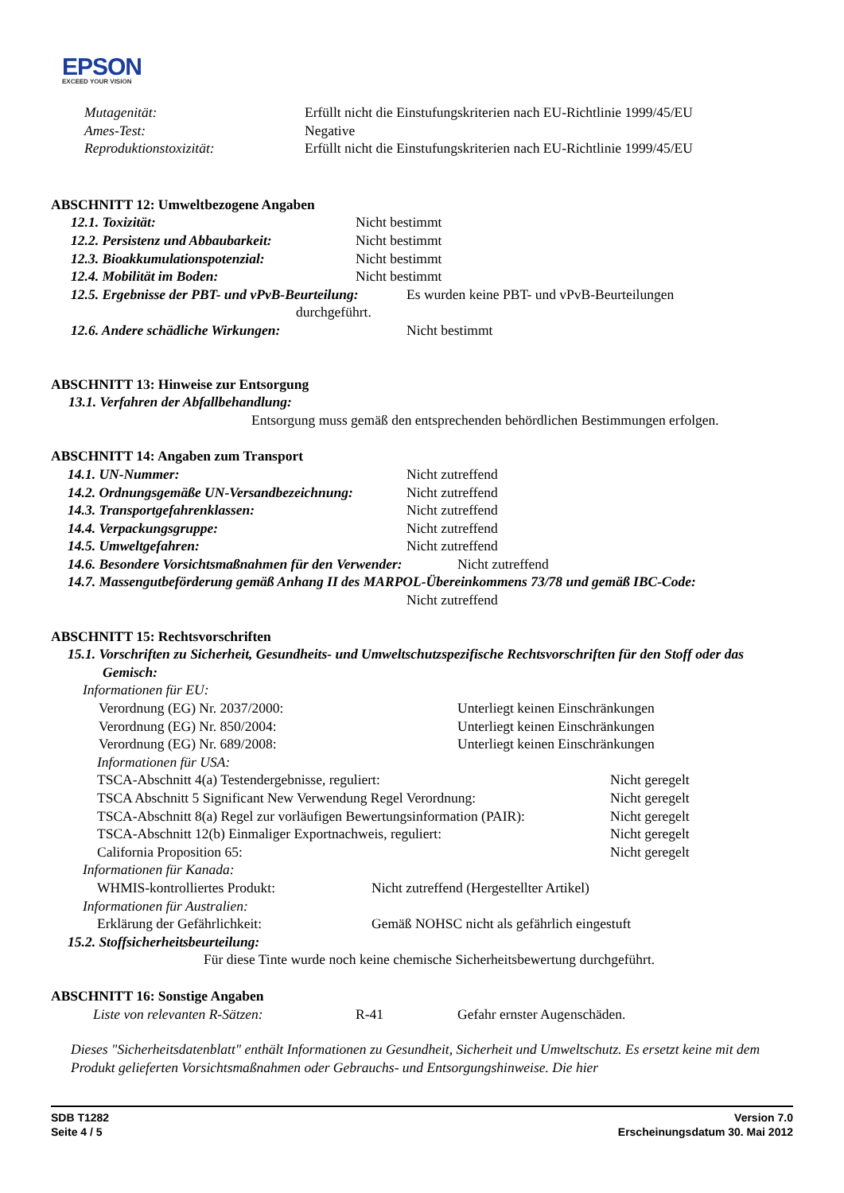EPSON
EXCEED YOUR VISION
Mutagenität: Erfüllt nicht die Einstufungskriterien nach EU-Richtlinie 1999/45/EU
Ames-Test: Negative
Reproduktionstoxizität: Erfüllt nicht die Einstufungskriterien nach EU-Richtlinie 1999/45/EU
ABSCHNITT 12: Umweltbezogene Angaben
12.1. Toxizität: Nicht bestimmt
12.2. Persistenz und Abbaubarkeit: Nicht bestimmt
12.3. Bioakkumulationspotenzial: Nicht bestimmt
12.4. Mobilität im Boden: Nicht bestimmt
12.5. Ergebnisse der PBT- und vPvB-Beurteilung: Es wurden keine PBT- und vPvB-Beurteilungen
durchgeführt.
12.6. Andere schädliche Wirkungen: Nicht bestimmt
ABSCHNITT 13: Hinweise zur Entsorgung
13.1. Verfahren der Abfallbehandlung:
Entsorgung muss gemäß den entsprechenden behördlichen Bestimmungen erfolgen.
ABSCHNITT 14: Angaben zum Transport
14.1. UN-Nummer: Nicht zutreffend
14.2. Ordnungsgemäße UN-Versandbezeichnung: Nicht zutreffend
14.3. Transportgefahrenklassen: Nicht zutreffend
14.4. Verpackungsgruppe: Nicht zutreffend
14.5. Umweltgefahren: Nicht zutreffend
14.6. Besondere Vorsichtsmaßnahmen für den Verwender: Nicht zutreffend
14.7. Massengutbeförderung gemäß Anhang II des MARPOL-Übereinkommens 73/78 und gemäß IBC-Code:
Nicht zutreffend
ABSCHNITT 15: Rechtsvorschriften
15.1. Vorschriften zu Sicherheit, Gesundheits- und Umweltschutzspezifische Rechtsvorschriften für den Stoff oder das Gemisch:
Informationen für EU:
Verordnung (EG) Nr. 2037/2000: Unterliegt keinen Einschränkungen
Verordnung (EG) Nr. 850/2004: Unterliegt keinen Einschränkungen
Verordnung (EG) Nr. 689/2008: Unterliegt keinen Einschränkungen
Informationen für USA:
TSCA-Abschnitt 4(a) Testendergebnisse, reguliert: Nicht geregelt
TSCA Abschnitt 5 Significant New Verwendung Regel Verordnung: Nicht geregelt
TSCA-Abschnitt 8(a) Regel zur vorläufigen Bewertungsinformation (PAIR): Nicht geregelt
TSCA-Abschnitt 12(b) Einmaliger Exportnachweis, reguliert: Nicht geregelt
California Proposition 65: Nicht geregelt
Informationen für Kanada:
WHMIS-kontrolliertes Produkt: Nicht zutreffend (Hergestellter Artikel)
Informationen für Australien:
Erklärung der Gefährlichkeit: Gemäß NOHSC nicht als gefährlich eingestuft
15.2. Stoffsicherheitsbeurteilung:
Für diese Tinte wurde noch keine chemische Sicherheitsbewertung durchgeführt.
ABSCHNITT 16: Sonstige Angaben
Liste von relevanten R-Sätzen: R-41 Gefahr ernster Augenschäden.
Dieses "Sicherheitsdatenblatt" enthält Informationen zu Gesundheit, Sicherheit und Umweltschutz. Es ersetzt keine mit dem Produkt gelieferten Vorsichtsmaßnahmen oder Gebrauchs- und Entsorgungshinweise. Die hier
SDB T1282
Seite 4 / 5
Version 7.0
Erscheinungsdatum 30. Mai 2012